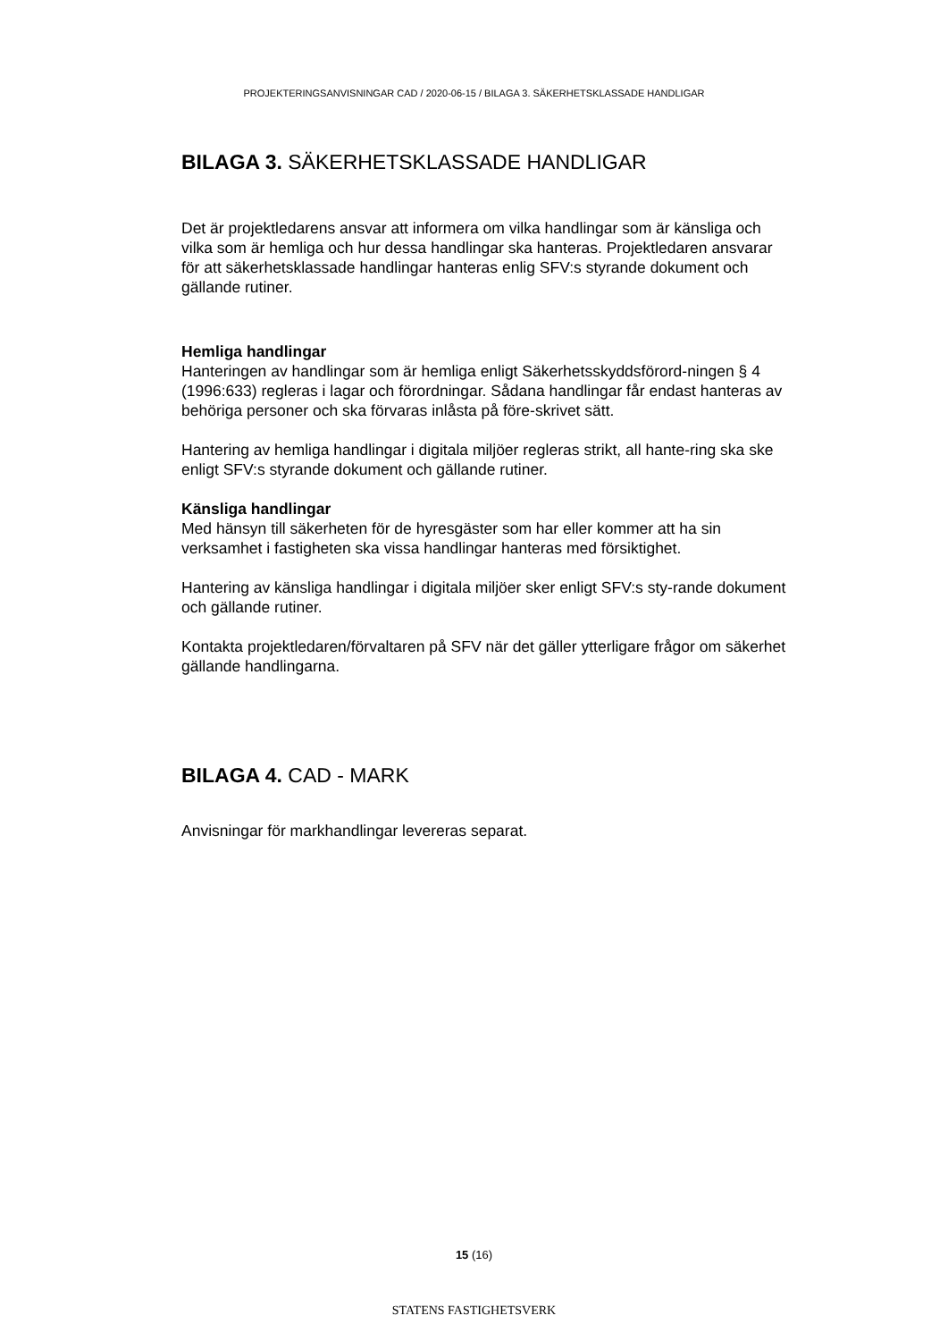PROJEKTERINGSANVISNINGAR CAD / 2020-06-15 / BILAGA 3. SÄKERHETSKLASSADE HANDLIGAR
BILAGA 3. SÄKERHETSKLASSADE HANDLIGAR
Det är projektledarens ansvar att informera om vilka handlingar som är känsliga och vilka som är hemliga och hur dessa handlingar ska hanteras. Projektledaren ansvarar för att säkerhetsklassade handlingar hanteras enlig SFV:s styrande dokument och gällande rutiner.
Hemliga handlingar
Hanteringen av handlingar som är hemliga enligt Säkerhetsskyddsförord-ningen § 4 (1996:633) regleras i lagar och förordningar. Sådana handlingar får endast hanteras av behöriga personer och ska förvaras inlåsta på före-skrivet sätt.
Hantering av hemliga handlingar i digitala miljöer regleras strikt, all hante-ring ska ske enligt SFV:s styrande dokument och gällande rutiner.
Känsliga handlingar
Med hänsyn till säkerheten för de hyresgäster som har eller kommer att ha sin verksamhet i fastigheten ska vissa handlingar hanteras med försiktighet.
Hantering av känsliga handlingar i digitala miljöer sker enligt SFV:s sty-rande dokument och gällande rutiner.
Kontakta projektledaren/förvaltaren på SFV när det gäller ytterligare frågor om säkerhet gällande handlingarna.
BILAGA 4. CAD - MARK
Anvisningar för markhandlingar levereras separat.
15 (16)
STATENS FASTIGHETSVERK